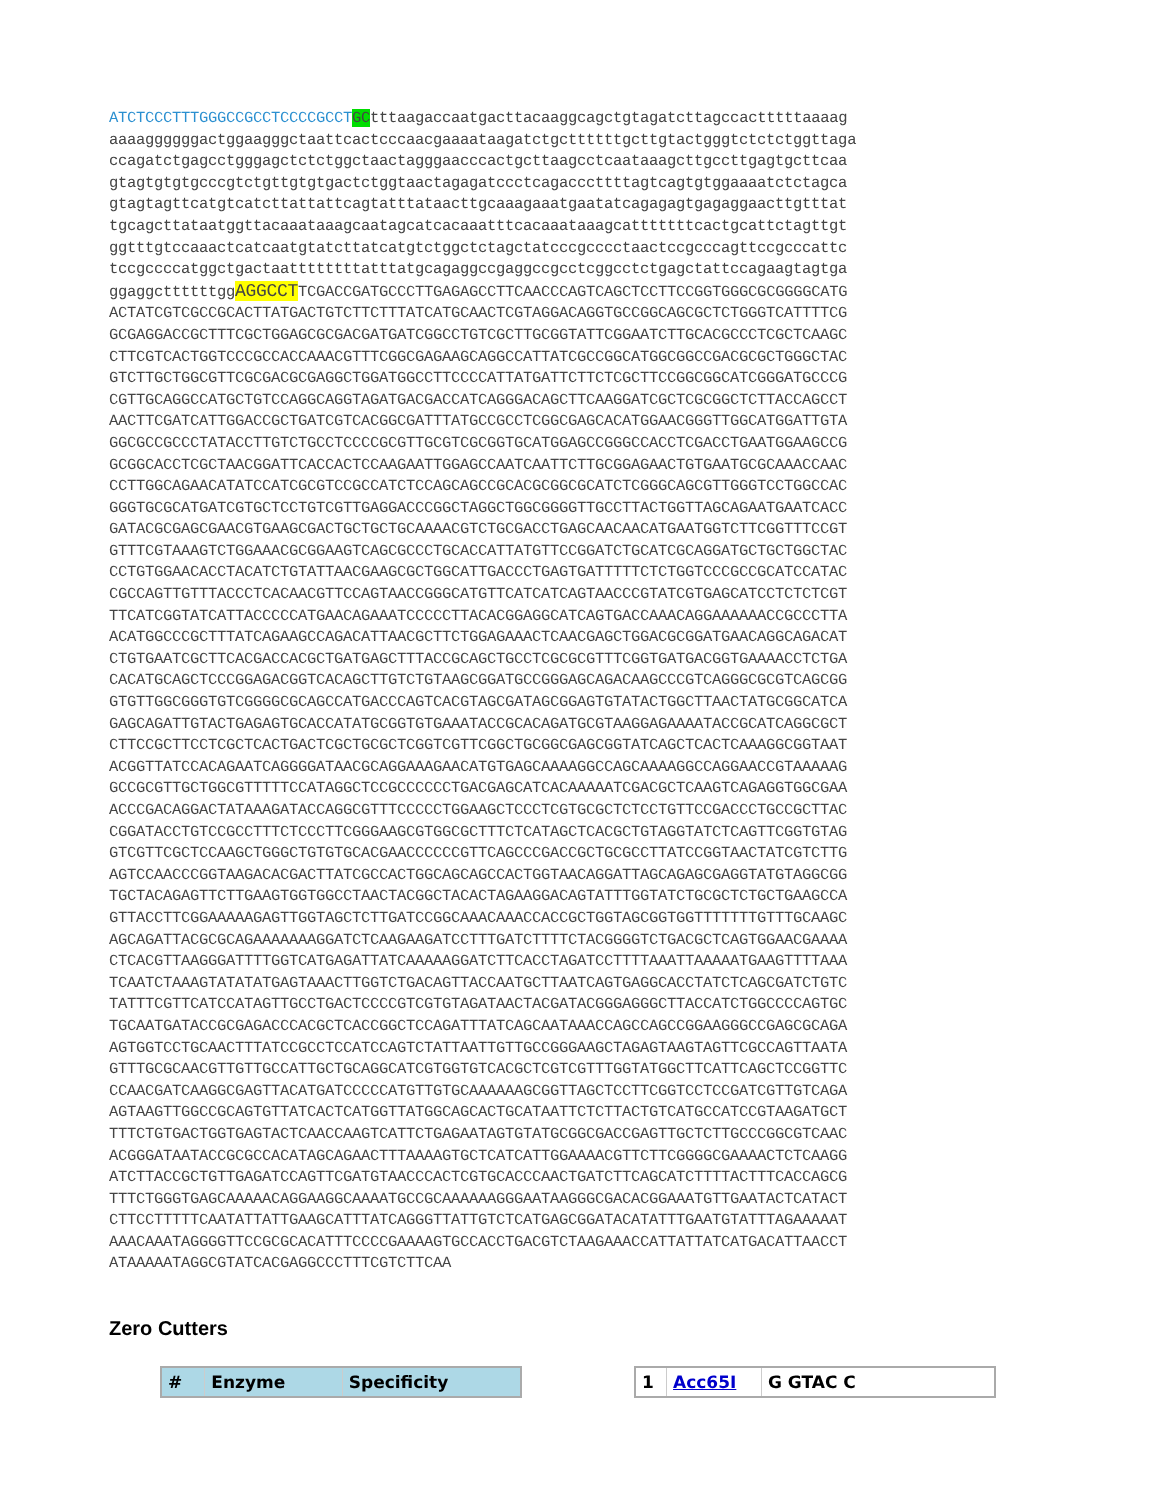ATCTCCCTTTGGGCCGCCTCCCCGCCT GCtttaagaccaatgacttacaaggcagctgtagatcttagccactttttaaaag aaaaggggggactggaagggctaattcactcccaacgaaaataagatctgcttttttgcttgtactgggtctctctggttaga ccagatctgagcctgggagctctctggctaactagggaacccactgcttaagcctcaataaagcttgccttgagtgcttcaa gtagtgtgtgcccgtctgttgtgtgactctggtaactagagatccctcagacccttttagtcagtgtggaaaatctctagca gtagtagttcatgtcatcttattattcagtatttataacttgcaaagaaatgaatatcagagagtgagaggaacttgtttat tgcagcttataatggttacaaataaagcaatagcatcacaaatttcacaaataaagcatttttttcactgcattctagttgt ggtttgtccaaactcatcaatgtatcttatcatgtctggctctagctatcccgcccctaactccgcccagttccgcccattc tccgccccatggctgactaattttttttatttatgcagaggccgaggccgcctcggcctctgagctattccagaagtagtga ggaggcttttttggAGGCCTTCGACCGATGCCCTTGAGAGCCTTCAACCCAGTCAGCTCCTTCCGGTGGGCGCGGGGCATG ACTATCGTCGCCGCACTTATGACTGTCTTCTTTATCATGCAACTCGTAGGACAGGTGCCGGCAGCGCTCTGGGTCATTTTCG GCGAGGACCGCTTTCGCTGGAGCGCGACGATGATCGGCCTGTCGCTTGCGGTATTCGGAATCTTGCACGCCCTCGCTCAAGC CTTCGTCACTGGTCCCGCCACCAAACGTTTCGGCGAGAAGCAGGCCATTATCGCCGGCATGGCGGCCGACGCGCTGGGCTAC GTCTTGCTGGCGTTCGCGACGCGAGGCTGGATGGCCTTCCCCATTATGATTCTTCTCGCTTCCGGCGGCATCGGGATGCCCG CGTTGCAGGCCATGCTGTCCAGGCAGGTAGATGACGACCATCAGGGACAGCTTCAAGGATCGCTCGCGGCTCTTACCAGCCT AACTTCGATCATTGGACCGCTGATCGTCACGGCGATTTATGCCGCCTCGGCGAGCACATGGAACGGGTTGGCATGGATTGTA GGCGCCGCCCTATACCTTGTCTGCCTCCCCGCGTTGCGTCGCGGTGCATGGAGCCGGGCCACCTCGACCTGAATGGAAGCCG GCGGCACCTCGCTAACGGATTCACCACTCCAAGAATTGGAGCCAATCAATTCTTGCGGAGAACTGTGAATGCGCAAACCAAC CCTTGGCAGAACATATCCATCGCGTCCGCCATCTCCAGCAGCCGCACGCGGCGCATCTCGGGCAGCGTTGGGTCCTGGCCAC GGGTGCGCATGATCGTGCTCCTGTCGTTGAGGACCCGGCTAGGCTGGCGGGGTTGCCTTACTGGTTAGCAGAATGAATCACC GATACGCGAGCGAACGTGAAGCGACTGCTGCTGCAAAACGTCTGCGACCTGAGCAACAACATGAATGGTCTTCGGTTTCCGT GTTTCGTAAAGTCTGGAAACGCGGAAGTCAGCGCCCTGCACCATTATGTTCCGGATCTGCATCGCAGGATGCTGCTGGCTAC CCTGTGGAACACCTACATCTGTATTAACGAAGCGCTGGCATTGACCCTGAGTGATTTTTCTCTGGTCCCGCCGCATCCATAC CGCCAGTTGTTTACCCTCACAACGTTCCAGTAACCGGGCATGTTCATCATCAGTAACCCGTATCGTGAGCATCCTCTCTCGT TTCATCGGTATCATTACCCCCATGAACAGAAATCCCCCTTACACGGAGGCATCAGTGACCAAACAGGAAAAAACCGCCCTTA ACATGGCCCGCTTTATCAGAAGCCAGACATTAACGCTTCTGGAGAAACTCAACGAGCTGGACGCGGATGAACAGGCAGACAT CTGTGAATCGCTTCACGACCACGCTGATGAGCTTTACCGCAGCTGCCTCGCGCGTTTCGGTGATGACGGTGAAAACCTCTGA CACATGCAGCTCCCGGAGACGGTCACAGCTTGTCTGTAAGCGGATGCCGGGAGCAGACAAGCCCGTCAGGGCGCGTCAGCGG GTGTTGGCGGGTGTCGGGGCGCAGCCATGACCCAGTCACGTAGCGATAGCGGAGTGTATACTGGCTTAACTATGCGGCATCA GAGCAGATTGTACTGAGAGTGCACCATATGCGGTGTGAAATACCGCACAGATGCGTAAGGAGAAAATACCGCATCAGGCGCT CTTCCGCTTCCTCGCTCACTGACTCGCTGCGCTCGGTCGTTCGGCTGCGGCGAGCGGTATCAGCTCACTCAAAGGCGGTAAT ACGGTTATCCACAGAATCAGGGGATAACGCAGGAAAGAACATGTGAGCAAAAGGCCAGCAAAAGGCCAGGAACCGTAAAAAG GCCGCGTTGCTGGCGTTTTTCCATAGGCTCCGCCCCCCTGACGAGCATCACAAAAATCGACGCTCAAGTCAGAGGTGGCGAA ACCCGACAGGACTATAAAGATACCAGGCGTTTCCCCCTGGAAGCTCCCTCGTGCGCTCTCCTGTTCCGACCCTGCCGCTTAC CGGATACCTGTCCGCCTTTCTCCCTTCGGGAAGCGTGGCGCTTTCTCATAGCTCACGCTGTAGGTATCTCAGTTCGGTGTAG GTCGTTCGCTCCAAGCTGGGCTGTGTGCACGAACCCCCCGTTCAGCCCGACCGCTGCGCCTTATCCGGTAACTATCGTCTTG AGTCCAACCCGGTAAGACACGACTTATCGCCACTGGCAGCAGCCACTGGTAACAGGATTAGCAGAGCGAGGTATGTAGGCGG TGCTACAGAGTTCTTGAAGTGGTGGCCTAACTACGGCTACACTAGAAGGACAGTATTTGGTATCTGCGCTCTGCTGAAGCCA GTTACCTTCGGAAAAAGAGTTGGTAGCTCTTGATCCGGCAAACAAACCACCGCTGGTAGCGGTGGTTTTTTTGTTTGCAAGC AGCAGATTACGCGCAGAAAAAAAGGATCTCAAGAAGATCCTTTGATCTTTTCTACGGGGTCTGACGCTCAGTGGAACGAAAA CTCACGTTAAGGGATTTTGGTCATGAGATTATCAAAAAGGATCTTCACCTAGATCCTTTTAAATTAAAAATGAAGTTTTAAA TCAATCTAAAGTATATATGAGTAAACTTGGTCTGACAGTTACCAATGCTTAATCAGTGAGGCACCTATCTCAGCGATCTGTC TATTTCGTTCATCCATAGTTGCCTGACTCCCCGTCGTGTAGATAACTACGATACGGGAGGGCTTACCATCTGGCCCCAGTGC TGCAATGATACCGCGAGACCCACGCTCACCGGCTCCAGATTTATCAGCAATAAACCAGCCAGCCGGAAGGGCCGAGCGCAGA AGTGGTCCTGCAACTTTATCCGCCTCCATCCAGTCTATTAATTGTTGCCGGGAAGCTAGAGTAAGTAGTTCGCCAGTTAATA GTTTGCGCAACGTTGTTGCCATTGCTGCAGGCATCGTGGTGTCACGCTCGTCGTTTGGTATGGCTTCATTCAGCTCCGGTTC CCAACGATCAAGGCGAGTTACATGATCCCCCATGTTGTGCAAAAAAGCGGTTAGCTCCTTCGGTCCTCCGATCGTTGTCAGA AGTAAGTTGGCCGCAGTGTTATCACTCATGGTTATGGCAGCACTGCATAATTCTCTTACTGTCATGCCATCCGTAAGATGCT TTTCTGTGACTGGTGAGTACTCAACCAAGTCATTCTGAGAATAGTGTATGCGGCGACCGAGTTGCTCTTGCCCGGCGTCAAC ACGGGATAATACCGCGCCACATAGCAGAACTTTAAAAGTGCTCATCATTGGAAAACGTTCTTCGGGGCGAAAACTCTCAAGG ATCTTACCGCTGTTGAGATCCAGTTCGATGTAACCCACTCGTGCACCCAACTGATCTTCAGCATCTTTTACTTTCACCAGCG TTTCTGGGTGAGCAAAAACAGGAAGGCAAAATGCCGCAAAAAAGGGAATAAGGGCGACACGGAAATGTTGAATACTCATACT CTTCCTTTTTCAATATTATTGAAGCATTTATCAGGGTTATTGTCTCATGAGCGGATACATATTTGAATGTATTTAGAAAAAT AAACAAATAGGGGTTCCGCGCACATTTCCCCGAAAAGTGCCACCTGACGTCTAAGAAACCATTATTATCATGACATTAACCT ATAAAAATAGGCGTATCACGAGGCCCTTTCGTCTTCAA
Zero Cutters
| # | Enzyme | Specificity |
| --- | --- | --- |
| 1 | Acc65I | G GTAC C |